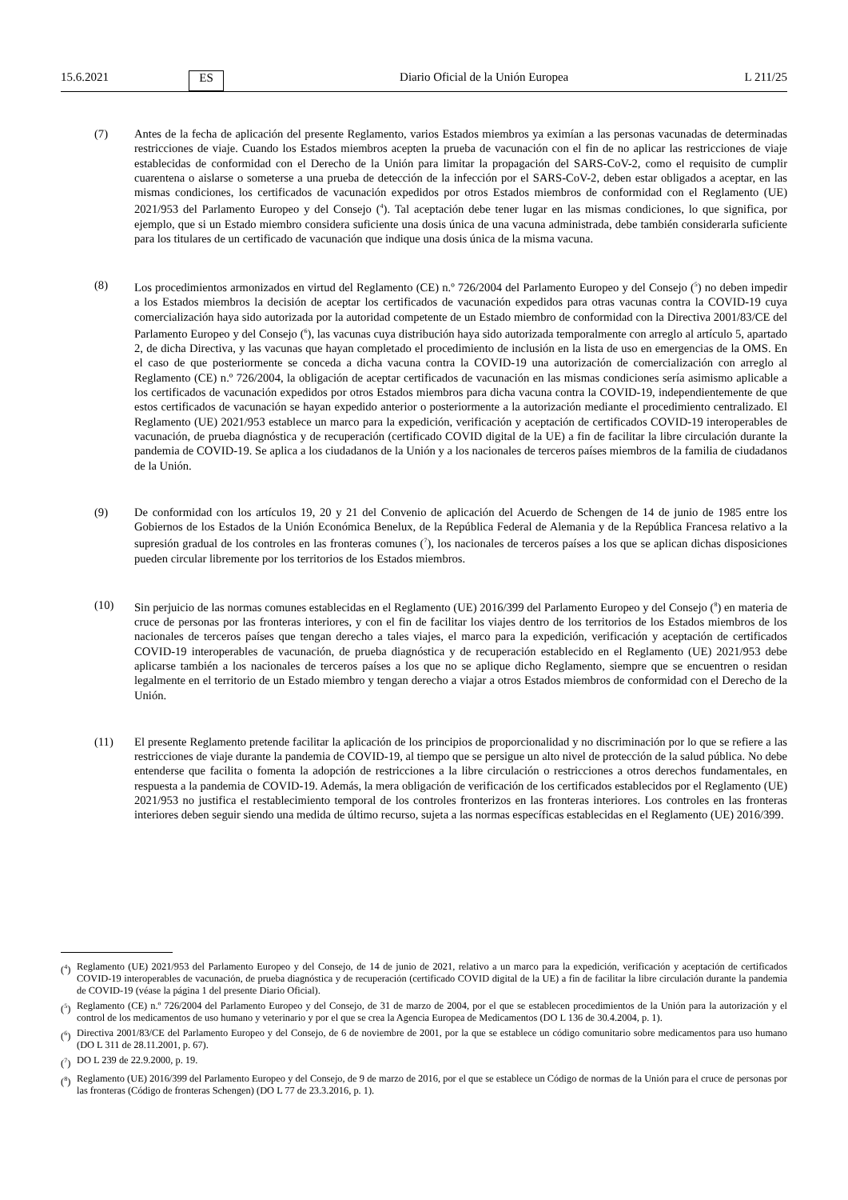15.6.2021 ES Diario Oficial de la Unión Europea L 211/25
(7) Antes de la fecha de aplicación del presente Reglamento, varios Estados miembros ya eximían a las personas vacunadas de determinadas restricciones de viaje. Cuando los Estados miembros acepten la prueba de vacunación con el fin de no aplicar las restricciones de viaje establecidas de conformidad con el Derecho de la Unión para limitar la propagación del SARS-CoV-2, como el requisito de cumplir cuarentena o aislarse o someterse a una prueba de detección de la infección por el SARS-CoV-2, deben estar obligados a aceptar, en las mismas condiciones, los certificados de vacunación expedidos por otros Estados miembros de conformidad con el Reglamento (UE) 2021/953 del Parlamento Europeo y del Consejo (<sup>4</sup>). Tal aceptación debe tener lugar en las mismas condiciones, lo que significa, por ejemplo, que si un Estado miembro considera suficiente una dosis única de una vacuna administrada, debe también considerarla suficiente para los titulares de un certificado de vacunación que indique una dosis única de la misma vacuna.
(8) Los procedimientos armonizados en virtud del Reglamento (CE) n.º 726/2004 del Parlamento Europeo y del Consejo (<sup>5</sup>) no deben impedir a los Estados miembros la decisión de aceptar los certificados de vacunación expedidos para otras vacunas contra la COVID-19 cuya comercialización haya sido autorizada por la autoridad competente de un Estado miembro de conformidad con la Directiva 2001/83/CE del Parlamento Europeo y del Consejo (<sup>6</sup>), las vacunas cuya distribución haya sido autorizada temporalmente con arreglo al artículo 5, apartado 2, de dicha Directiva, y las vacunas que hayan completado el procedimiento de inclusión en la lista de uso en emergencias de la OMS. En el caso de que posteriormente se conceda a dicha vacuna contra la COVID-19 una autorización de comercialización con arreglo al Reglamento (CE) n.º 726/2004, la obligación de aceptar certificados de vacunación en las mismas condiciones sería asimismo aplicable a los certificados de vacunación expedidos por otros Estados miembros para dicha vacuna contra la COVID-19, independientemente de que estos certificados de vacunación se hayan expedido anterior o posteriormente a la autorización mediante el procedimiento centralizado. El Reglamento (UE) 2021/953 establece un marco para la expedición, verificación y aceptación de certificados COVID-19 interoperables de vacunación, de prueba diagnóstica y de recuperación (certificado COVID digital de la UE) a fin de facilitar la libre circulación durante la pandemia de COVID-19. Se aplica a los ciudadanos de la Unión y a los nacionales de terceros países miembros de la familia de ciudadanos de la Unión.
(9) De conformidad con los artículos 19, 20 y 21 del Convenio de aplicación del Acuerdo de Schengen de 14 de junio de 1985 entre los Gobiernos de los Estados de la Unión Económica Benelux, de la República Federal de Alemania y de la República Francesa relativo a la supresión gradual de los controles en las fronteras comunes (<sup>7</sup>), los nacionales de terceros países a los que se aplican dichas disposiciones pueden circular libremente por los territorios de los Estados miembros.
(10) Sin perjuicio de las normas comunes establecidas en el Reglamento (UE) 2016/399 del Parlamento Europeo y del Consejo (<sup>8</sup>) en materia de cruce de personas por las fronteras interiores, y con el fin de facilitar los viajes dentro de los territorios de los Estados miembros de los nacionales de terceros países que tengan derecho a tales viajes, el marco para la expedición, verificación y aceptación de certificados COVID-19 interoperables de vacunación, de prueba diagnóstica y de recuperación establecido en el Reglamento (UE) 2021/953 debe aplicarse también a los nacionales de terceros países a los que no se aplique dicho Reglamento, siempre que se encuentren o residan legalmente en el territorio de un Estado miembro y tengan derecho a viajar a otros Estados miembros de conformidad con el Derecho de la Unión.
(11) El presente Reglamento pretende facilitar la aplicación de los principios de proporcionalidad y no discriminación por lo que se refiere a las restricciones de viaje durante la pandemia de COVID-19, al tiempo que se persigue un alto nivel de protección de la salud pública. No debe entenderse que facilita o fomenta la adopción de restricciones a la libre circulación o restricciones a otros derechos fundamentales, en respuesta a la pandemia de COVID-19. Además, la mera obligación de verificación de los certificados establecidos por el Reglamento (UE) 2021/953 no justifica el restablecimiento temporal de los controles fronterizos en las fronteras interiores. Los controles en las fronteras interiores deben seguir siendo una medida de último recurso, sujeta a las normas específicas establecidas en el Reglamento (UE) 2016/399.
(<sup>4</sup>) Reglamento (UE) 2021/953 del Parlamento Europeo y del Consejo, de 14 de junio de 2021, relativo a un marco para la expedición, verificación y aceptación de certificados COVID-19 interoperables de vacunación, de prueba diagnóstica y de recuperación (certificado COVID digital de la UE) a fin de facilitar la libre circulación durante la pandemia de COVID-19 (véase la página 1 del presente Diario Oficial).
(<sup>5</sup>) Reglamento (CE) n.º 726/2004 del Parlamento Europeo y del Consejo, de 31 de marzo de 2004, por el que se establecen procedimientos de la Unión para la autorización y el control de los medicamentos de uso humano y veterinario y por el que se crea la Agencia Europea de Medicamentos (DO L 136 de 30.4.2004, p. 1).
(<sup>6</sup>) Directiva 2001/83/CE del Parlamento Europeo y del Consejo, de 6 de noviembre de 2001, por la que se establece un código comunitario sobre medicamentos para uso humano (DO L 311 de 28.11.2001, p. 67).
(<sup>7</sup>) DO L 239 de 22.9.2000, p. 19.
(<sup>8</sup>) Reglamento (UE) 2016/399 del Parlamento Europeo y del Consejo, de 9 de marzo de 2016, por el que se establece un Código de normas de la Unión para el cruce de personas por las fronteras (Código de fronteras Schengen) (DO L 77 de 23.3.2016, p. 1).